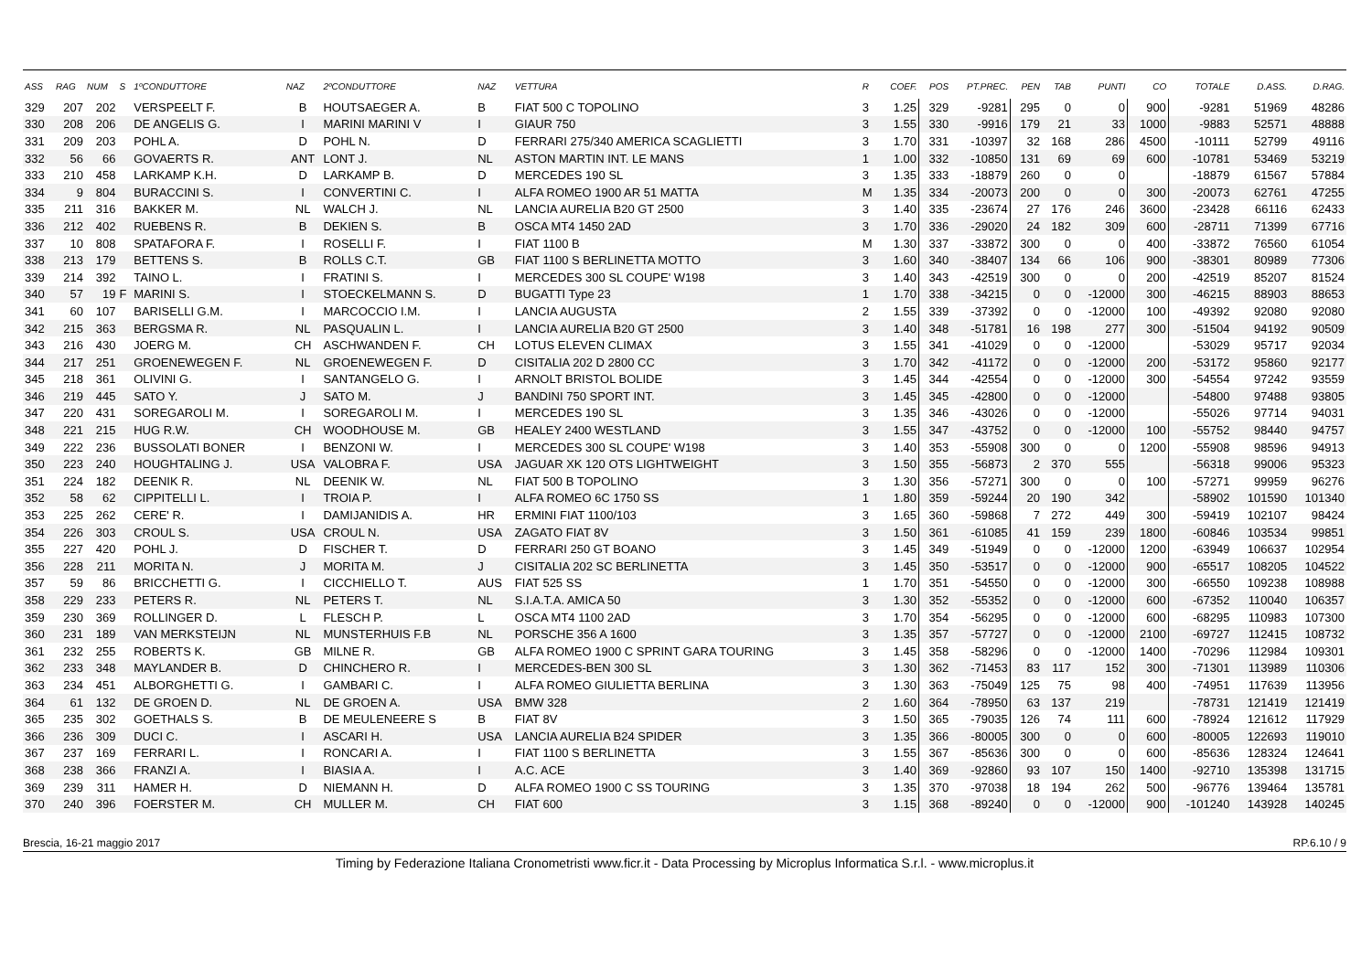| ASS | RAG | NUM | S | 1ºCONDUTTORE | NAZ | 2ºCONDUTTORE | NAZ | VETTURA | R | COEF. | POS | PT.PREC. | PEN | TAB | PUNTI | CO | TOTALE | D.ASS. | D.RAG. |
| --- | --- | --- | --- | --- | --- | --- | --- | --- | --- | --- | --- | --- | --- | --- | --- | --- | --- | --- | --- |
| 329 | 207 | 202 | | VERSPEELT F. | B | HOUTSAEGER A. | B | FIAT 500 C TOPOLINO | 3 | 1.25 | 329 | -9281 | 295 | 0 | 0 | 900 | -9281 | 51969 | 48286 |
| 330 | 208 | 206 | | DE ANGELIS G. | I | MARINI MARINI V | I | GIAUR 750 | 3 | 1.55 | 330 | -9916 | 179 | 21 | 33 | 1000 | -9883 | 52571 | 48888 |
| 331 | 209 | 203 | | POHL A. | D | POHL N. | D | FERRARI 275/340 AMERICA SCAGLIETTI | 3 | 1.70 | 331 | -10397 | 32 | 168 | 286 | 4500 | -10111 | 52799 | 49116 |
| 332 | 56 | 66 | | GOVAERTS R. | ANT | LONT J. | NL | ASTON MARTIN INT. LE MANS | 1 | 1.00 | 332 | -10850 | 131 | 69 | 69 | 600 | -10781 | 53469 | 53219 |
| 333 | 210 | 458 | | LARKAMP K.H. | D | LARKAMP B. | D | MERCEDES 190 SL | 3 | 1.35 | 333 | -18879 | 260 | 0 | 0 | | -18879 | 61567 | 57884 |
| 334 | 9 | 804 | | BURACCINI S. | I | CONVERTINI C. | I | ALFA ROMEO 1900 AR 51 MATTA | M | 1.35 | 334 | -20073 | 200 | 0 | 0 | 300 | -20073 | 62761 | 47255 |
| 335 | 211 | 316 | | BAKKER M. | NL | WALCH J. | NL | LANCIA AURELIA B20 GT 2500 | 3 | 1.40 | 335 | -23674 | 27 | 176 | 246 | 3600 | -23428 | 66116 | 62433 |
| 336 | 212 | 402 | | RUEBENS R. | B | DEKIEN S. | B | OSCA MT4 1450 2AD | 3 | 1.70 | 336 | -29020 | 24 | 182 | 309 | 600 | -28711 | 71399 | 67716 |
| 337 | 10 | 808 | | SPATAFORA F. | I | ROSELLI F. | I | FIAT 1100 B | M | 1.30 | 337 | -33872 | 300 | 0 | 0 | 400 | -33872 | 76560 | 61054 |
| 338 | 213 | 179 | | BETTENS S. | B | ROLLS C.T. | GB | FIAT 1100 S BERLINETTA MOTTO | 3 | 1.60 | 340 | -38407 | 134 | 66 | 106 | 900 | -38301 | 80989 | 77306 |
| 339 | 214 | 392 | | TAINO L. | I | FRATINI S. | I | MERCEDES 300 SL COUPE' W198 | 3 | 1.40 | 343 | -42519 | 300 | 0 | 0 | 200 | -42519 | 85207 | 81524 |
| 340 | 57 | 19 | F | MARINI S. | I | STOECKELMANN S. | D | BUGATTI Type 23 | 1 | 1.70 | 338 | -34215 | 0 | 0 | -12000 | 300 | -46215 | 88903 | 88653 |
| 341 | 60 | 107 | | BARISELLI G.M. | I | MARCOCCIO I.M. | I | LANCIA AUGUSTA | 2 | 1.55 | 339 | -37392 | 0 | 0 | -12000 | 100 | -49392 | 92080 | 92080 |
| 342 | 215 | 363 | | BERGSMA R. | NL | PASQUALIN L. | I | LANCIA AURELIA B20 GT 2500 | 3 | 1.40 | 348 | -51781 | 16 | 198 | 277 | 300 | -51504 | 94192 | 90509 |
| 343 | 216 | 430 | | JOERG M. | CH | ASCHWANDEN F. | CH | LOTUS ELEVEN CLIMAX | 3 | 1.55 | 341 | -41029 | 0 | 0 | -12000 | | -53029 | 95717 | 92034 |
| 344 | 217 | 251 | | GROENEWEGEN F. | NL | GROENEWEGEN F. | D | CISITALIA 202 D 2800 CC | 3 | 1.70 | 342 | -41172 | 0 | 0 | -12000 | 200 | -53172 | 95860 | 92177 |
| 345 | 218 | 361 | | OLIVINI G. | I | SANTANGELO G. | I | ARNOLT BRISTOL BOLIDE | 3 | 1.45 | 344 | -42554 | 0 | 0 | -12000 | 300 | -54554 | 97242 | 93559 |
| 346 | 219 | 445 | | SATO Y. | J | SATO M. | J | BANDINI 750 SPORT INT. | 3 | 1.45 | 345 | -42800 | 0 | 0 | -12000 | | -54800 | 97488 | 93805 |
| 347 | 220 | 431 | | SOREGAROLI M. | I | SOREGAROLI M. | I | MERCEDES 190 SL | 3 | 1.35 | 346 | -43026 | 0 | 0 | -12000 | | -55026 | 97714 | 94031 |
| 348 | 221 | 215 | | HUG R.W. | CH | WOODHOUSE M. | GB | HEALEY 2400 WESTLAND | 3 | 1.55 | 347 | -43752 | 0 | 0 | -12000 | 100 | -55752 | 98440 | 94757 |
| 349 | 222 | 236 | | BUSSOLATI BONER | I | BENZONI W. | I | MERCEDES 300 SL COUPE' W198 | 3 | 1.40 | 353 | -55908 | 300 | 0 | 0 | 1200 | -55908 | 98596 | 94913 |
| 350 | 223 | 240 | | HOUGHTALING J. | USA | VALOBRA F. | USA | JAGUAR XK 120 OTS LIGHTWEIGHT | 3 | 1.50 | 355 | -56873 | 2 | 370 | 555 | | -56318 | 99006 | 95323 |
| 351 | 224 | 182 | | DEENIK R. | NL | DEENIK W. | NL | FIAT 500 B TOPOLINO | 3 | 1.30 | 356 | -57271 | 300 | 0 | 0 | 100 | -57271 | 99959 | 96276 |
| 352 | 58 | 62 | | CIPPITELLI L. | I | TROIA P. | I | ALFA ROMEO 6C 1750 SS | 1 | 1.80 | 359 | -59244 | 20 | 190 | 342 | | -58902 | 101590 | 101340 |
| 353 | 225 | 262 | | CERE' R. | I | DAMIJANIDIS A. | HR | ERMINI FIAT 1100/103 | 3 | 1.65 | 360 | -59868 | 7 | 272 | 449 | 300 | -59419 | 102107 | 98424 |
| 354 | 226 | 303 | | CROUL S. | USA | CROUL N. | USA | ZAGATO FIAT 8V | 3 | 1.50 | 361 | -61085 | 41 | 159 | 239 | 1800 | -60846 | 103534 | 99851 |
| 355 | 227 | 420 | | POHL J. | D | FISCHER T. | D | FERRARI 250 GT BOANO | 3 | 1.45 | 349 | -51949 | 0 | 0 | -12000 | 1200 | -63949 | 106637 | 102954 |
| 356 | 228 | 211 | | MORITA N. | J | MORITA M. | J | CISITALIA 202 SC BERLINETTA | 3 | 1.45 | 350 | -53517 | 0 | 0 | -12000 | 900 | -65517 | 108205 | 104522 |
| 357 | 59 | 86 | | BRICCHETTI G. | I | CICCHIELLO T. | AUS | FIAT 525 SS | 1 | 1.70 | 351 | -54550 | 0 | 0 | -12000 | 300 | -66550 | 109238 | 108988 |
| 358 | 229 | 233 | | PETERS R. | NL | PETERS T. | NL | S.I.A.T.A. AMICA 50 | 3 | 1.30 | 352 | -55352 | 0 | 0 | -12000 | 600 | -67352 | 110040 | 106357 |
| 359 | 230 | 369 | | ROLLINGER D. | L | FLESCH P. | L | OSCA MT4 1100 2AD | 3 | 1.70 | 354 | -56295 | 0 | 0 | -12000 | 600 | -68295 | 110983 | 107300 |
| 360 | 231 | 189 | | VAN MERKSTEIJN | NL | MUNSTERHUIS F.B | NL | PORSCHE 356 A 1600 | 3 | 1.35 | 357 | -57727 | 0 | 0 | -12000 | 2100 | -69727 | 112415 | 108732 |
| 361 | 232 | 255 | | ROBERTS K. | GB | MILNE R. | GB | ALFA ROMEO 1900 C SPRINT GARA TOURING | 3 | 1.45 | 358 | -58296 | 0 | 0 | -12000 | 1400 | -70296 | 112984 | 109301 |
| 362 | 233 | 348 | | MAYLANDER B. | D | CHINCHERO R. | I | MERCEDES-BEN 300 SL | 3 | 1.30 | 362 | -71453 | 83 | 117 | 152 | 300 | -71301 | 113989 | 110306 |
| 363 | 234 | 451 | | ALBORGHETTI G. | I | GAMBARI C. | I | ALFA ROMEO GIULIETTA BERLINA | 3 | 1.30 | 363 | -75049 | 125 | 75 | 98 | 400 | -74951 | 117639 | 113956 |
| 364 | 61 | 132 | | DE GROEN D. | NL | DE GROEN A. | USA | BMW 328 | 2 | 1.60 | 364 | -78950 | 63 | 137 | 219 | | -78731 | 121419 | 121419 |
| 365 | 235 | 302 | | GOETHALS S. | B | DE MEULENEERE S | B | FIAT 8V | 3 | 1.50 | 365 | -79035 | 126 | 74 | 111 | 600 | -78924 | 121612 | 117929 |
| 366 | 236 | 309 | | DUCI C. | I | ASCARI H. | USA | LANCIA AURELIA B24 SPIDER | 3 | 1.35 | 366 | -80005 | 300 | 0 | 0 | 600 | -80005 | 122693 | 119010 |
| 367 | 237 | 169 | | FERRARI L. | I | RONCARI A. | I | FIAT 1100 S BERLINETTA | 3 | 1.55 | 367 | -85636 | 300 | 0 | 0 | 600 | -85636 | 128324 | 124641 |
| 368 | 238 | 366 | | FRANZI A. | I | BIASIA A. | I | A.C. ACE | 3 | 1.40 | 369 | -92860 | 93 | 107 | 150 | 1400 | -92710 | 135398 | 131715 |
| 369 | 239 | 311 | | HAMER H. | D | NIEMANN H. | D | ALFA ROMEO 1900 C SS TOURING | 3 | 1.35 | 370 | -97038 | 18 | 194 | 262 | 500 | -96776 | 139464 | 135781 |
| 370 | 240 | 396 | | FOERSTER M. | CH | MULLER M. | CH | FIAT 600 | 3 | 1.15 | 368 | -89240 | 0 | 0 | -12000 | 900 | -101240 | 143928 | 140245 |
Brescia, 16-21 maggio 2017 RP.6.10 / 9
Timing by Federazione Italiana Cronometristi www.ficr.it - Data Processing by Microplus Informatica S.r.l. - www.microplus.it